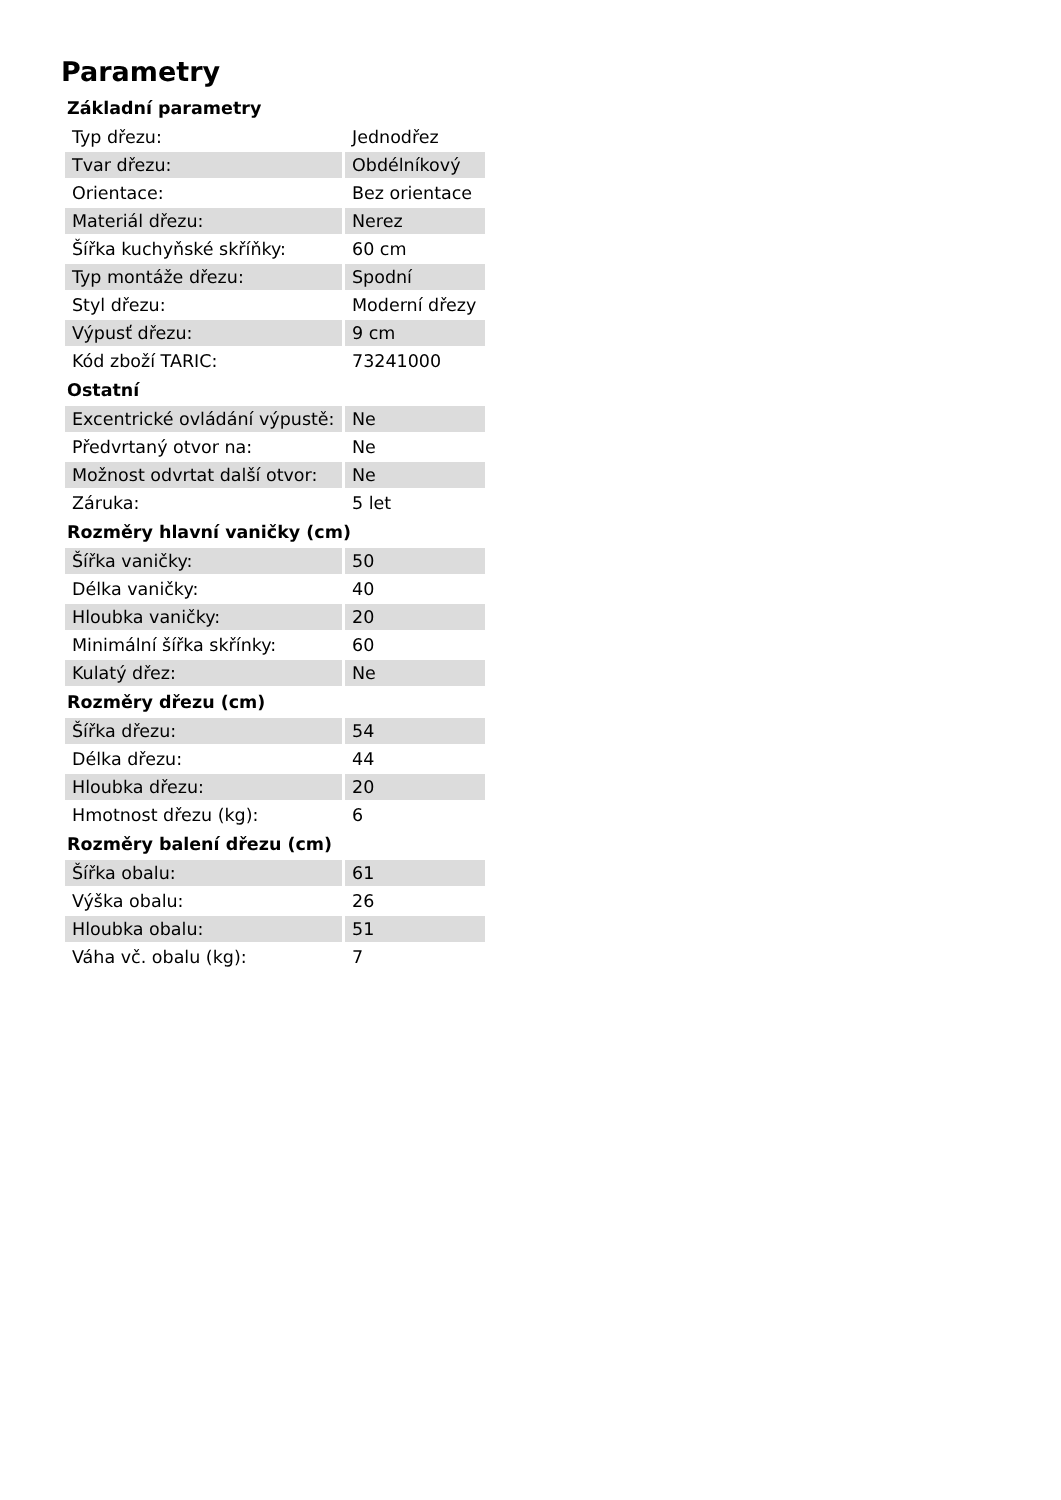Parametry
| Základní parametry | |
| --- | --- |
| Typ dřezu: | Jednodřez |
| Tvar dřezu: | Obdélníkový |
| Orientace: | Bez orientace |
| Materiál dřezu: | Nerez |
| Šířka kuchyňské skříňky: | 60 cm |
| Typ montáže dřezu: | Spodní |
| Styl dřezu: | Moderní dřezy |
| Výpusť dřezu: | 9 cm |
| Kód zboží TARIC: | 73241000 |
| Ostatní | |
| Excentrické ovládání výpustě: | Ne |
| Předvrtaný otvor na: | Ne |
| Možnost odvrtat další otvor: | Ne |
| Záruka: | 5 let |
| Rozměry hlavní vaničky (cm) | |
| Šířka vaničky: | 50 |
| Délka vaničky: | 40 |
| Hloubka vaničky: | 20 |
| Minimální šířka skřínky: | 60 |
| Kulatý dřez: | Ne |
| Rozměry dřezu (cm) | |
| Šířka dřezu: | 54 |
| Délka dřezu: | 44 |
| Hloubka dřezu: | 20 |
| Hmotnost dřezu (kg): | 6 |
| Rozměry balení dřezu (cm) | |
| Šířka obalu: | 61 |
| Výška obalu: | 26 |
| Hloubka obalu: | 51 |
| Váha vč. obalu (kg): | 7 |